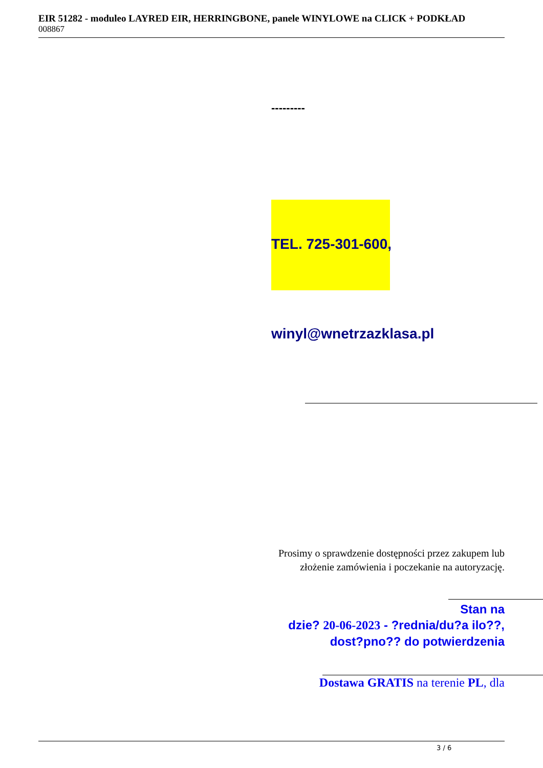EIR 51282 - moduleo LAYRED EIR, HERRINGBONE, panele WINYLOWE na CLICK + PODKŁAD
008867
---------
TEL. 725-301-600,
winyl@wnetrzazklasa.pl
Prosimy o sprawdzenie dostępności przez zakupem lub złożenie zamówienia i poczekanie na autoryzację.
Stan na
dzie? 20-06-2023 - ?rednia/du?a ilo??, dost?pno?? do potwierdzenia
Dostawa GRATIS na terenie PL, dla
3 / 6